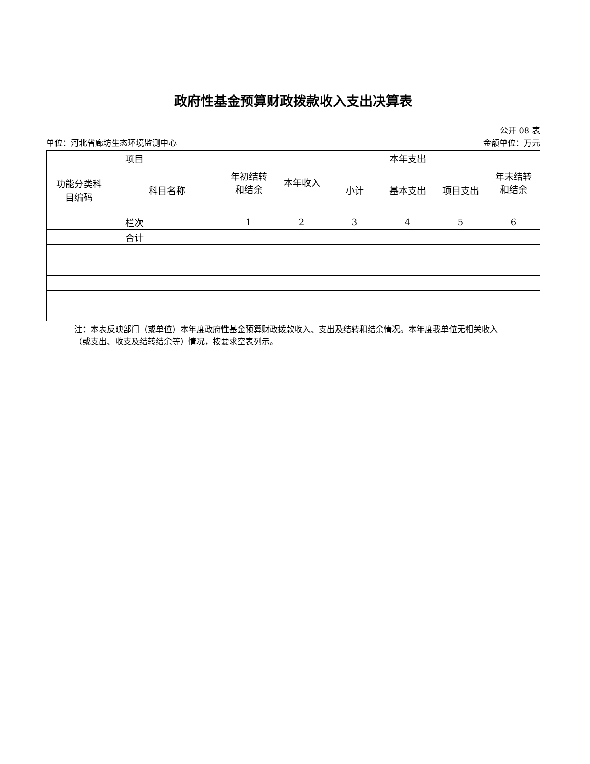政府性基金预算财政拨款收入支出决算表
公开 08 表
单位：河北省廊坊生态环境监测中心 金额单位：万元
| 项目 | | 年初结转 和结余 | 本年收入 | 本年支出 | | | 年末结转 和结余 |
| --- | --- | --- | --- | --- | --- | --- | --- |
| 功能分类科 目编码 | 科目名称 | | | 小计 | 基本支出 | 项目支出 | |
| 栏次 | | 1 | 2 | 3 | 4 | 5 | 6 |
| 合计 | | | | | | | |
注：本表反映部门（或单位）本年度政府性基金预算财政拨款收入、支出及结转和结余情况。本年度我单位无相关收入（或支出、收支及结转结余等）情况，按要求空表列示。